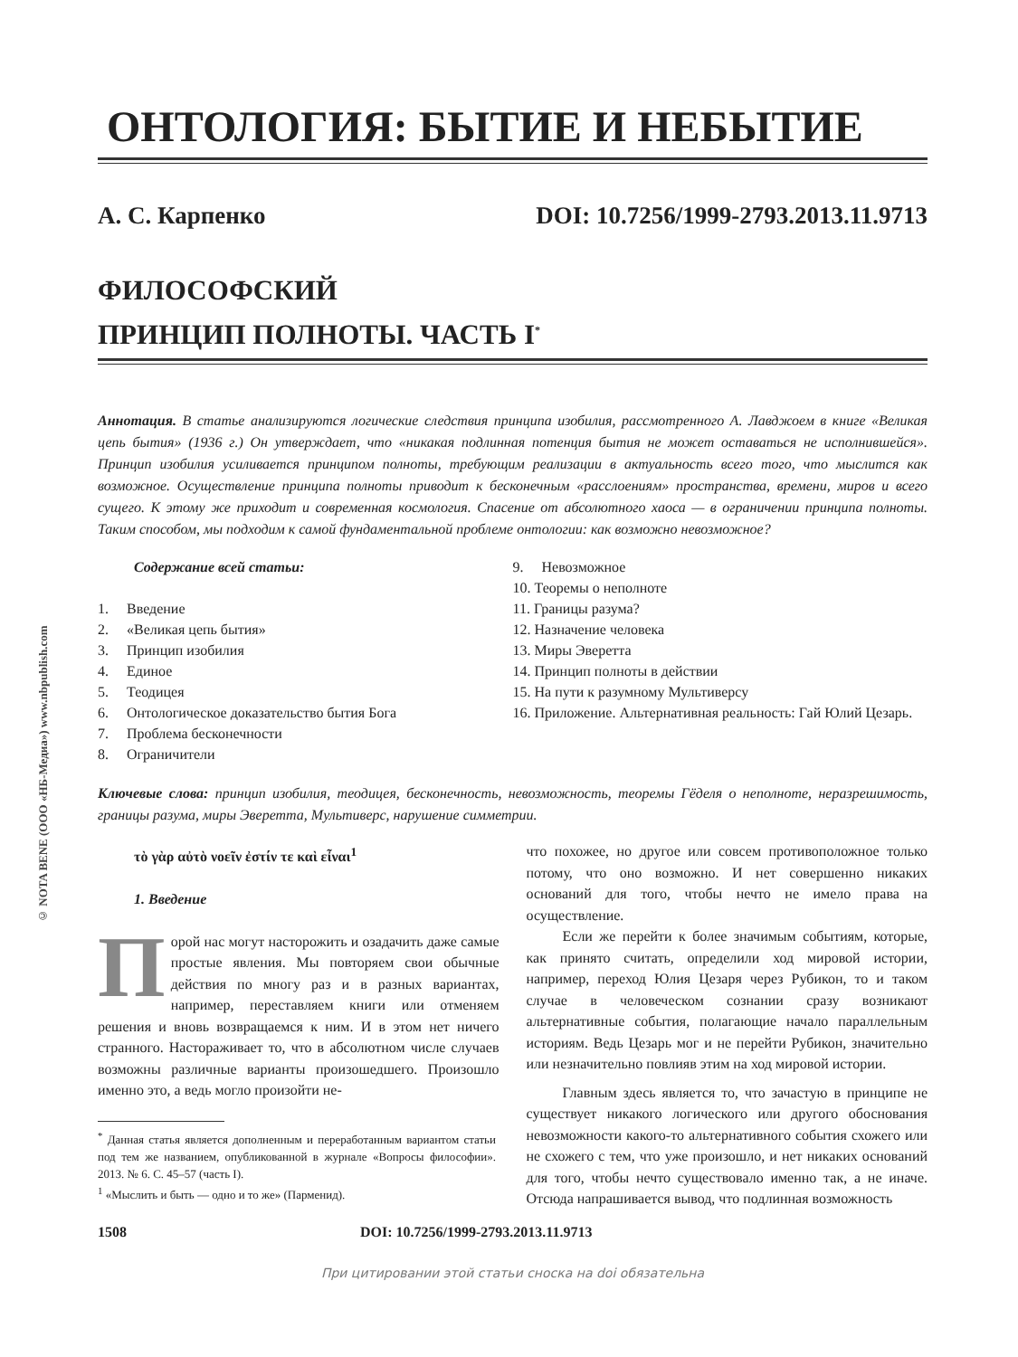© NOTA BENE (ООО «НБ-Медиа») www.nbpublish.com
ОНТОЛОГИЯ: БЫТИЕ И НЕБЫТИЕ
А. С. Карпенко DOI: 10.7256/1999-2793.2013.11.9713
ФИЛОСОФСКИЙ
ПРИНЦИП ПОЛНОТЫ. ЧАСТЬ I<sup>*</sup>
Аннотация. В статье анализируются логические следствия принципа изобилия, рассмотренного А. Лавджоем в книге «Великая цепь бытия» (1936 г.) Он утверждает, что «никакая подлинная потенция бытия не может оставаться не исполнившейся». Принцип изобилия усиливается принципом полноты, требующим реализации в актуальность всего того, что мыслится как возможное. Осуществление принципа полноты приводит к бесконечным «расслоениям» пространства, времени, миров и всего сущего. К этому же приходит и современная космология. Спасение от абсолютного хаоса — в ограничении принципа полноты. Таким способом, мы подходим к самой фундаментальной проблеме онтологии: как возможно невозможное?
Содержание всей статьи:
1. Введение
2. «Великая цепь бытия»
3. Принцип изобилия
4. Единое
5. Теодицея
6. Онтологическое доказательство бытия Бога
7. Проблема бесконечности
8. Ограничители
9. Невозможное
10. Теоремы о неполноте
11. Границы разума?
12. Назначение человека
13. Миры Эверетта
14. Принцип полноты в действии
15. На пути к разумному Мультиверсу
16. Приложение. Альтернативная реальность: Гай Юлий Цезарь.
Ключевые слова: принцип изобилия, теодицея, бесконечность, невозможность, теоремы Гёделя о неполноте, неразрешимость, границы разума, миры Эверетта, Мультиверс, нарушение симметрии.
τὸ γὰρ αὐτὸ νοεῖν ἐστίν τε καὶ εἶναι<sup>1</sup>
1. Введение
Порой нас могут насторожить и озадачить даже самые простые явления. Мы повторяем свои обычные действия по многу раз и в разных вариантах, например, переставляем книги или отменяем решения и вновь возвращаемся к ним. И в этом нет ничего странного. Настораживает то, что в абсолютном числе случаев возможны различные варианты произошедшего. Произошло именно это, а ведь могло произойти не-
<sup>*</sup> Данная статья является дополненным и переработанным вариантом статьи под тем же названием, опубликованной в журнале «Вопросы философии». 2013. № 6. С. 45–57 (часть I).
<sup>1</sup> «Мыслить и быть — одно и то же» (Парменид).
что похожее, но другое или совсем противоположное только потому, что оно возможно. И нет совершенно никаких оснований для того, чтобы нечто не имело права на осуществление.
Если же перейти к более значимым событиям, которые, как принято считать, определили ход мировой истории, например, переход Юлия Цезаря через Рубикон, то и таком случае в человеческом сознании сразу возникают альтернативные события, полагающие начало параллельным историям. Ведь Цезарь мог и не перейти Рубикон, значительно или незначительно повлияв этим на ход мировой истории.
Главным здесь является то, что зачастую в принципе не существует никакого логического или другого обоснования невозможности какого-то альтернативного события схожего или не схожего с тем, что уже произошло, и нет никаких оснований для того, чтобы нечто существовало именно так, а не иначе. Отсюда напрашивается вывод, что подлинная возможность
1508 DOI: 10.7256/1999-2793.2013.11.9713
При цитировании этой статьи сноска на doi обязательна